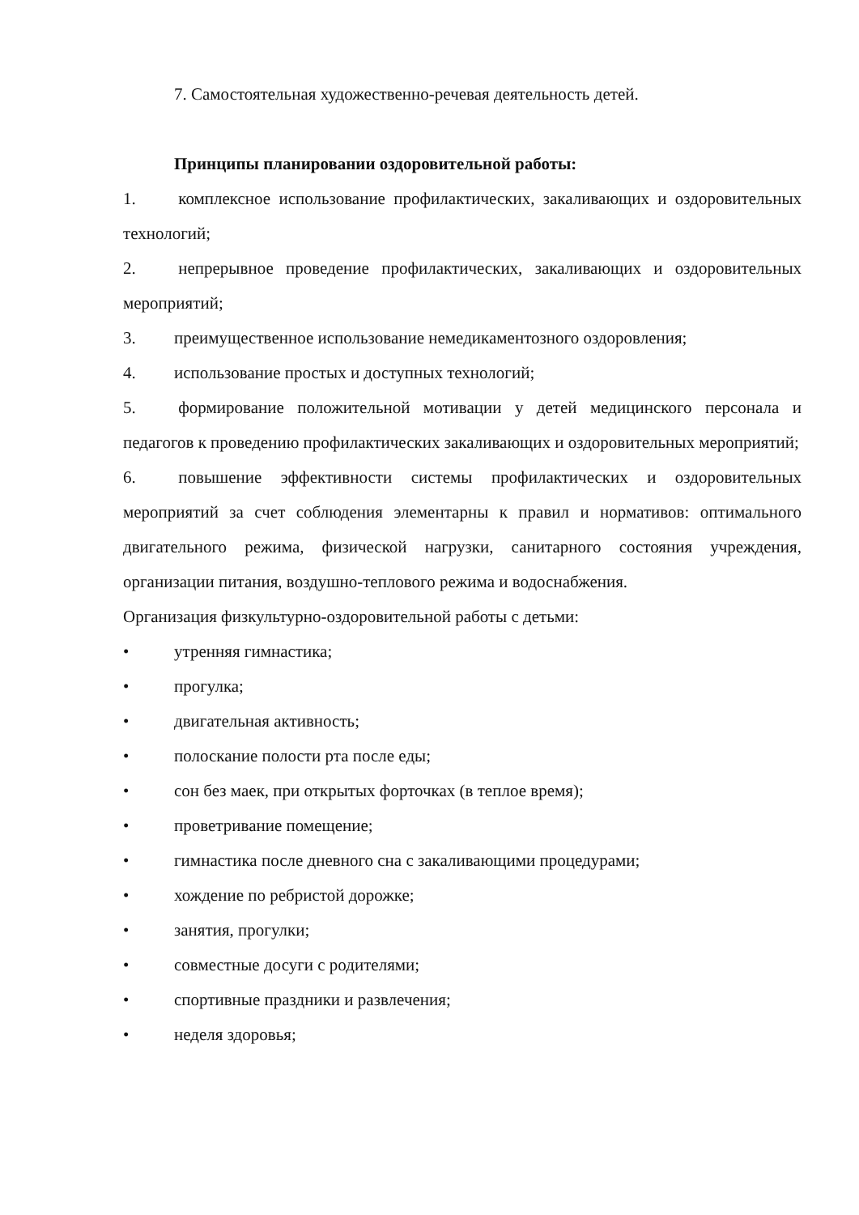7. Самостоятельная художественно-речевая деятельность детей.
Принципы планировании оздоровительной работы:
1.   комплексное использование профилактических, закаливающих и оздоровительных технологий;
2.   непрерывное проведение профилактических, закаливающих и оздоровительных мероприятий;
3. преимущественное использование немедикаментозного оздоровления;
4. использование простых и доступных технологий;
5.   формирование положительной мотивации у детей медицинского персонала и педагогов к проведению профилактических закаливающих и оздоровительных мероприятий;
6.   повышение эффективности системы профилактических и оздоровительных мероприятий за счет соблюдения элементарны к правил и нормативов: оптимального двигательного режима, физической нагрузки, санитарного состояния учреждения, организации питания, воздушно-теплового режима и водоснабжения.
Организация физкультурно-оздоровительной работы с детьми:
• утренняя гимнастика;
• прогулка;
• двигательная активность;
• полоскание полости рта после еды;
• сон без маек, при открытых форточках (в теплое время);
• проветривание помещение;
• гимнастика после дневного сна с закаливающими процедурами;
• хождение по ребристой дорожке;
• занятия, прогулки;
• совместные досуги с родителями;
• спортивные праздники и развлечения;
• неделя здоровья;